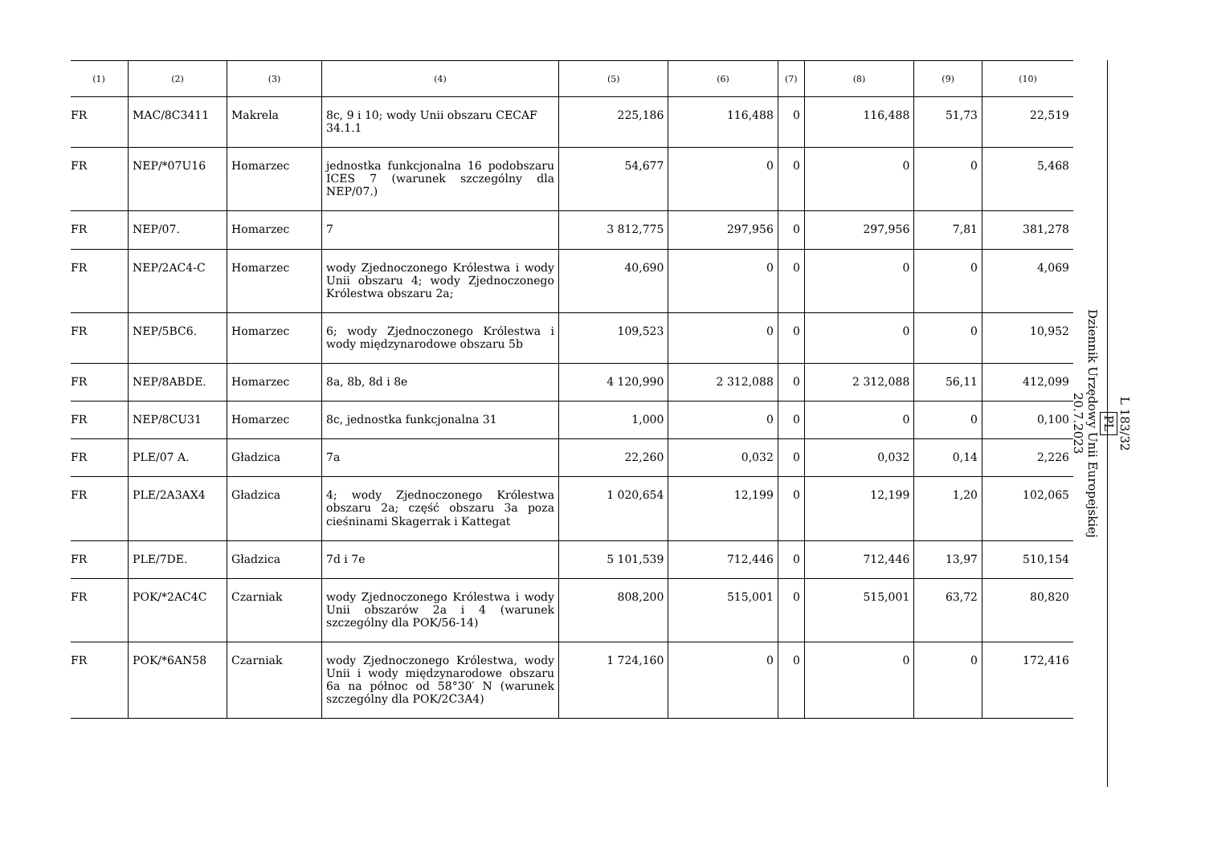| (1) | (2) | (3) | (4) | (5) | (6) | (7) | (8) | (9) | (10) |
| --- | --- | --- | --- | --- | --- | --- | --- | --- | --- |
| FR | MAC/8C3411 | Makrela | 8c, 9 i 10; wody Unii obszaru CECAF 34.1.1 | 225,186 | 116,488 | 0 | 116,488 | 51,73 | 22,519 |
| FR | NEP/*07U16 | Homarzec | jednostka funkcjonalna 16 podobszaru ICES 7 (warunek szczególny dla NEP/07.) | 54,677 | 0 | 0 | 0 | 0 | 5,468 |
| FR | NEP/07. | Homarzec | 7 | 3 812,775 | 297,956 | 0 | 297,956 | 7,81 | 381,278 |
| FR | NEP/2AC4-C | Homarzec | wody Zjednoczonego Królestwa i wody Unii obszaru 4; wody Zjednoczonego Królestwa obszaru 2a; | 40,690 | 0 | 0 | 0 | 0 | 4,069 |
| FR | NEP/5BC6. | Homarzec | 6; wody Zjednoczonego Królestwa i wody międzynarodowe obszaru 5b | 109,523 | 0 | 0 | 0 | 0 | 10,952 |
| FR | NEP/8ABDE. | Homarzec | 8a, 8b, 8d i 8e | 4 120,990 | 2 312,088 | 0 | 2 312,088 | 56,11 | 412,099 |
| FR | NEP/8CU31 | Homarzec | 8c, jednostka funkcjonalna 31 | 1,000 | 0 | 0 | 0 | 0 | 0,100 |
| FR | PLE/07 A. | Gładzica | 7a | 22,260 | 0,032 | 0 | 0,032 | 0,14 | 2,226 |
| FR | PLE/2A3AX4 | Gładzica | 4; wody Zjednoczonego Królestwa obszaru 2a; część obszaru 3a poza cieśninami Skagerrak i Kattegat | 1 020,654 | 12,199 | 0 | 12,199 | 1,20 | 102,065 |
| FR | PLE/7DE. | Gładzica | 7d i 7e | 5 101,539 | 712,446 | 0 | 712,446 | 13,97 | 510,154 |
| FR | POK/*2AC4C | Czarniak | wody Zjednoczonego Królestwa i wody Unii obszarów 2a i 4 (warunek szczególny dla POK/56-14) | 808,200 | 515,001 | 0 | 515,001 | 63,72 | 80,820 |
| FR | POK/*6AN58 | Czarniak | wody Zjednoczonego Królestwa, wody Unii i wody międzynarodowe obszaru 6a na północ od 58°30′ N (warunek szczególny dla POK/2C3A4) | 1 724,160 | 0 | 0 | 0 | 0 | 172,416 |
L 183/32
PL
Dziennik Urzędowy Unii Europejskiej
20.7.2023